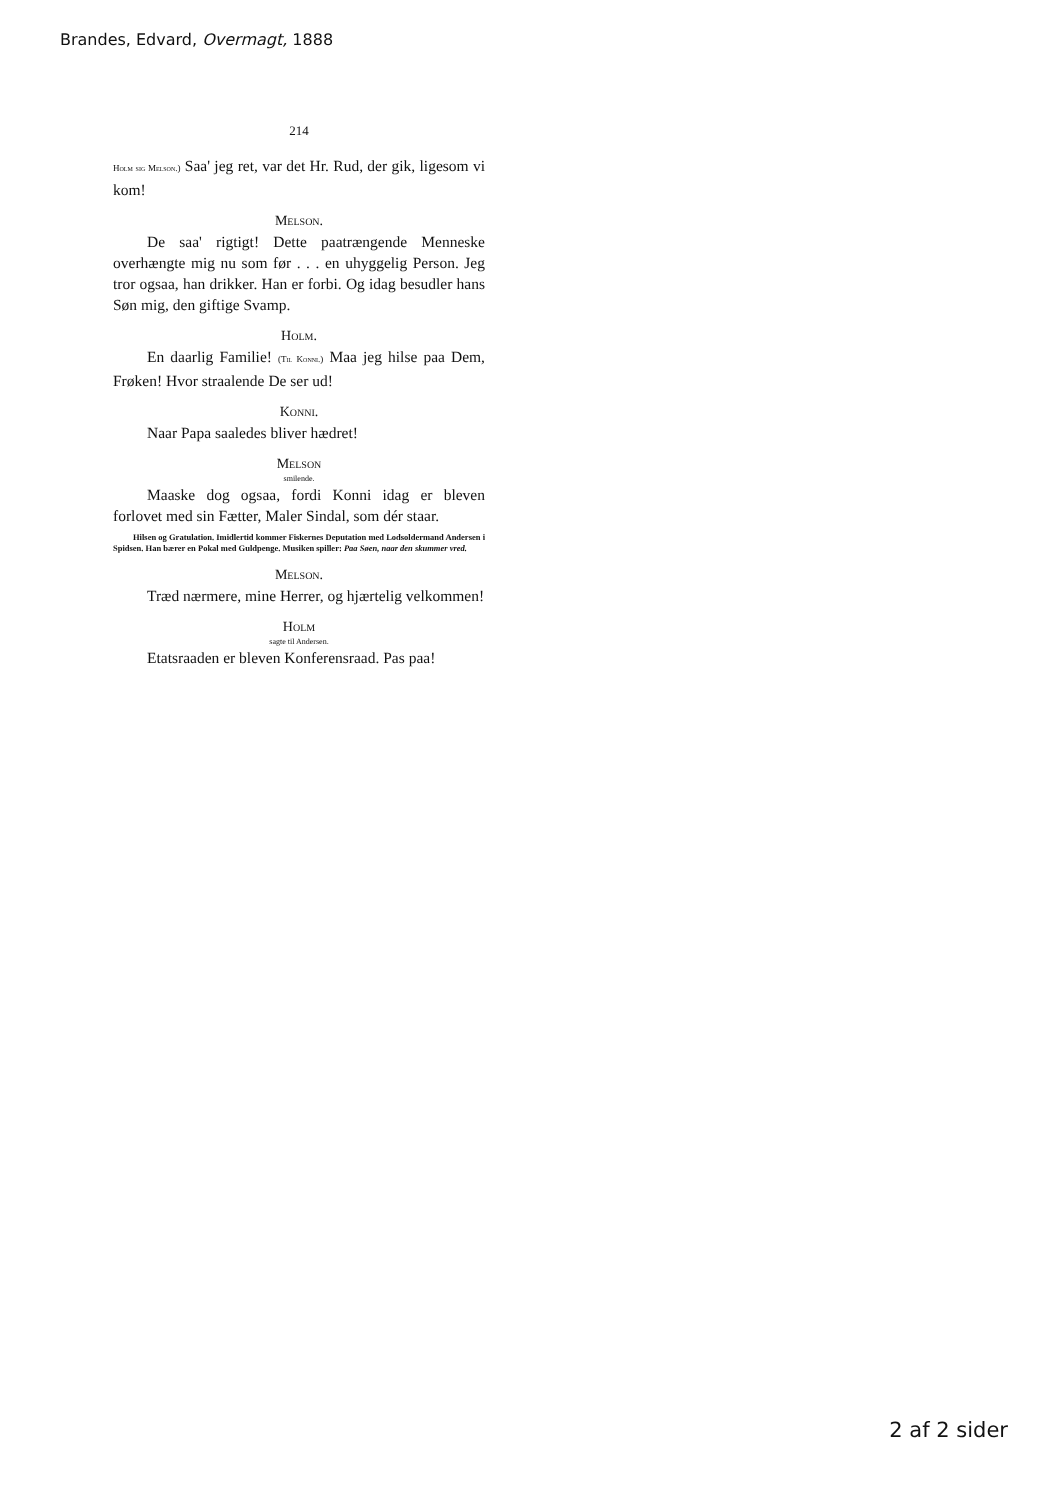Brandes, Edvard, Overmagt, 1888
214
Holm sig Melson.) Saa' jeg ret, var det Hr. Rud, der gik, ligesom vi kom!
Melson.
De saa' rigtigt! Dette paatrængende Menneske overhængte mig nu som før . . . en uhyggelig Person. Jeg tror ogsaa, han drikker. Han er forbi. Og idag besudler hans Søn mig, den giftige Svamp.
Holm.
En daarlig Familie! (Til Konni.) Maa jeg hilse paa Dem, Frøken! Hvor straalende De ser ud!
Konni.
Naar Papa saaledes bliver hædret!
Melson
smilende.
Maaske dog ogsaa, fordi Konni idag er bleven forlovet med sin Fætter, Maler Sindal, som dér staar.
Hilsen og Gratulation. Imidlertid kommer Fiskernes Deputation med Lodsoldermand Andersen i Spidsen. Han bærer en Pokal med Guldpenge. Musiken spiller: Paa Søen, naar den skummer vred.
Melson.
Træd nærmere, mine Herrer, og hjærtelig velkommen!
Holm
sagte til Andersen.
Etatsraaden er bleven Konferensraad. Pas paa!
2 af 2 sider